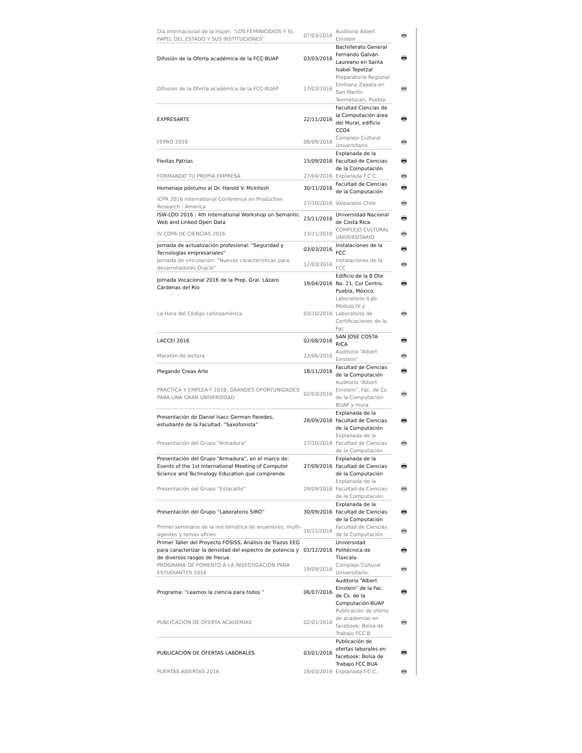| Día Internacional de la mujer: “LOS FEMINICIDIOS Y EL PAPEL DEL ESTADO Y SUS INSTITUCIONES” | 07/03/2016 | Auditorio Albert Einstein | 🖶 |
| Difusión de la Oferta académica de la FCC-BUAP | 03/03/2016 | Bachillerato General Fernando Galván Laureano en Santa Isabel Tepetzal | 🖶 |
| Difusión de la Oferta académica de la FCC-BUAP | 17/03/2016 | Preparatoria Regional Emiliano Zapata en San Martín Texmelucan, Puebla | 🖶 |
| EXPRESARTE | 22/11/2016 | Facultad Ciencias de la Computación área del Mural, edificio CCO4 | 🖶 |
| FEPRO 2016 | 08/09/2016 | Complejo Cultural Universitario | 🖶 |
| Fiestas Patrias | 15/09/2016 | Explanada de la Facultad de Ciencias de la Computación | 🖶 |
| FORMANDO TU PROPIA EMPRESA | 27/04/2016 | Explanada F.C.C.. | 🖶 |
| Homenaje póstumo al Dr. Harold V. McIntosh | 30/11/2016 | Facultad de Ciencias de la Computación | 🖶 |
| ICPR 2016 International Conference on Production Research - America | 27/10/2016 | Valparaiso Chile | 🖶 |
| ISW-LOD 2016 : 4th International Workshop on Semantic Web and Linked Open Data | 23/11/2016 | Universidad Nacional de Costa RIca | 🖶 |
| IV COPA DE CIENCIAS 2016 | 13/11/2016 | COMPLEJO CULTURAL UNIVERSITARIO | 🖶 |
| Jornada de actualización profesional: "Seguridad y Tecnologías empresariales" | 03/03/2016 | Instalaciones de la FCC | 🖶 |
| Jornada de vinculación: "Nuevas características para desarrolladores Oracle" | 12/03/2016 | Instalaciones de la FCC | 🖶 |
| Jornada Vocacional 2016 de la Prep. Gral. Lázaro Cárdenas del Río | 19/04/2016 | Edificio de la 8 Ote. No. 21, Col Centro, Puebla, México. | 🖶 |
| La Hora del Código Latinoamérica | 03/10/2016 | Laboratorio ILab, Módulo IV y Laboratorio de Certificaciones de la Fac | 🖶 |
| LACCEI 2016 | 02/08/2016 | SAN JOSE COSTA RICA | 🖶 |
| Maratón de lectura | 23/06/2016 | Auditorio “Albert Einstein” | 🖶 |
| Plegando Creas Arte | 18/11/2016 | Facultad de Ciencias de la Computación | 🖶 |
| PRACTICA Y EMPLEA-T 2016, GRANDES OPORTUNIDADES PARA UNA GRAN UNIVERSIDAD | 02/03/2016 | Auditorio “Albert Einstein”, Fac. de Cs. de la Computación-BUAP y mura | 🖶 |
| Presentación de Daniel Isacc German Paredes, estudiante de la Facultad. “Saxofonista” | 28/09/2016 | Explanada de la Facultad de Ciencias de la Computación | 🖶 |
| Presentación del Grupo “Armadura” | 17/10/2016 | Explanada de la Facultad de Ciencias de la Computación | 🖶 |
| Presentación del Grupo “Armadura”, en el marco de: Events of the 1st International Meeting of Computer Science and Technology Education que comprende | 27/09/2016 | Explanada de la Facultad de Ciencias de la Computación | 🖶 |
| Presentación del Grupo “Estacatto” | 29/09/2016 | Explanada de la Facultad de Ciencias de la Computación | 🖶 |
| Presentación del Grupo “Laboratorio SIRO” | 30/09/2016 | Explanada de la Facultad de Ciencias de la Computación | 🖶 |
| Primer seminario de la red temática de enjambres, multi-agentes y temas afines | 16/11/2016 | Facultad de Ciencias de la Computación | 🖶 |
| Primer Taller del Proyecto FOSISS, Análisis de Trazos EEG para caracterizar la densidad del espectro de potencia y de diversos rasgos de frecue | 01/12/2016 | Universidad Politécnica de Tlaxcala | 🖶 |
| PROGRAMA DE FOMENTO A LA INVESTIGACIÓN PARA ESTUDIANTES 2016 | 19/09/2016 | Complejo Cultural Universitario. | 🖶 |
| Programa: “Leamos la ciencia para todos “ | 06/07/2016 | Auditorio “Albert Einstein” de la Fac. de Cs. de la Computación-BUAP | 🖶 |
| PUBLICACIÓN DE OFERTA ACADEMIAS | 02/01/2016 | Publicación de oferta de academias en facebook: Bolsa de Trabajo FCC B | 🖶 |
| PUBLICACIÓN DE OFERTAS LABORALES | 03/01/2016 | Publicación de ofertas laborales en facebook: Bolsa de Trabajo FCC BUA | 🖶 |
| PUERTAS ABIERTAS 2016 | 16/03/2016 | Explanada F.C.C.. | 🖶 |